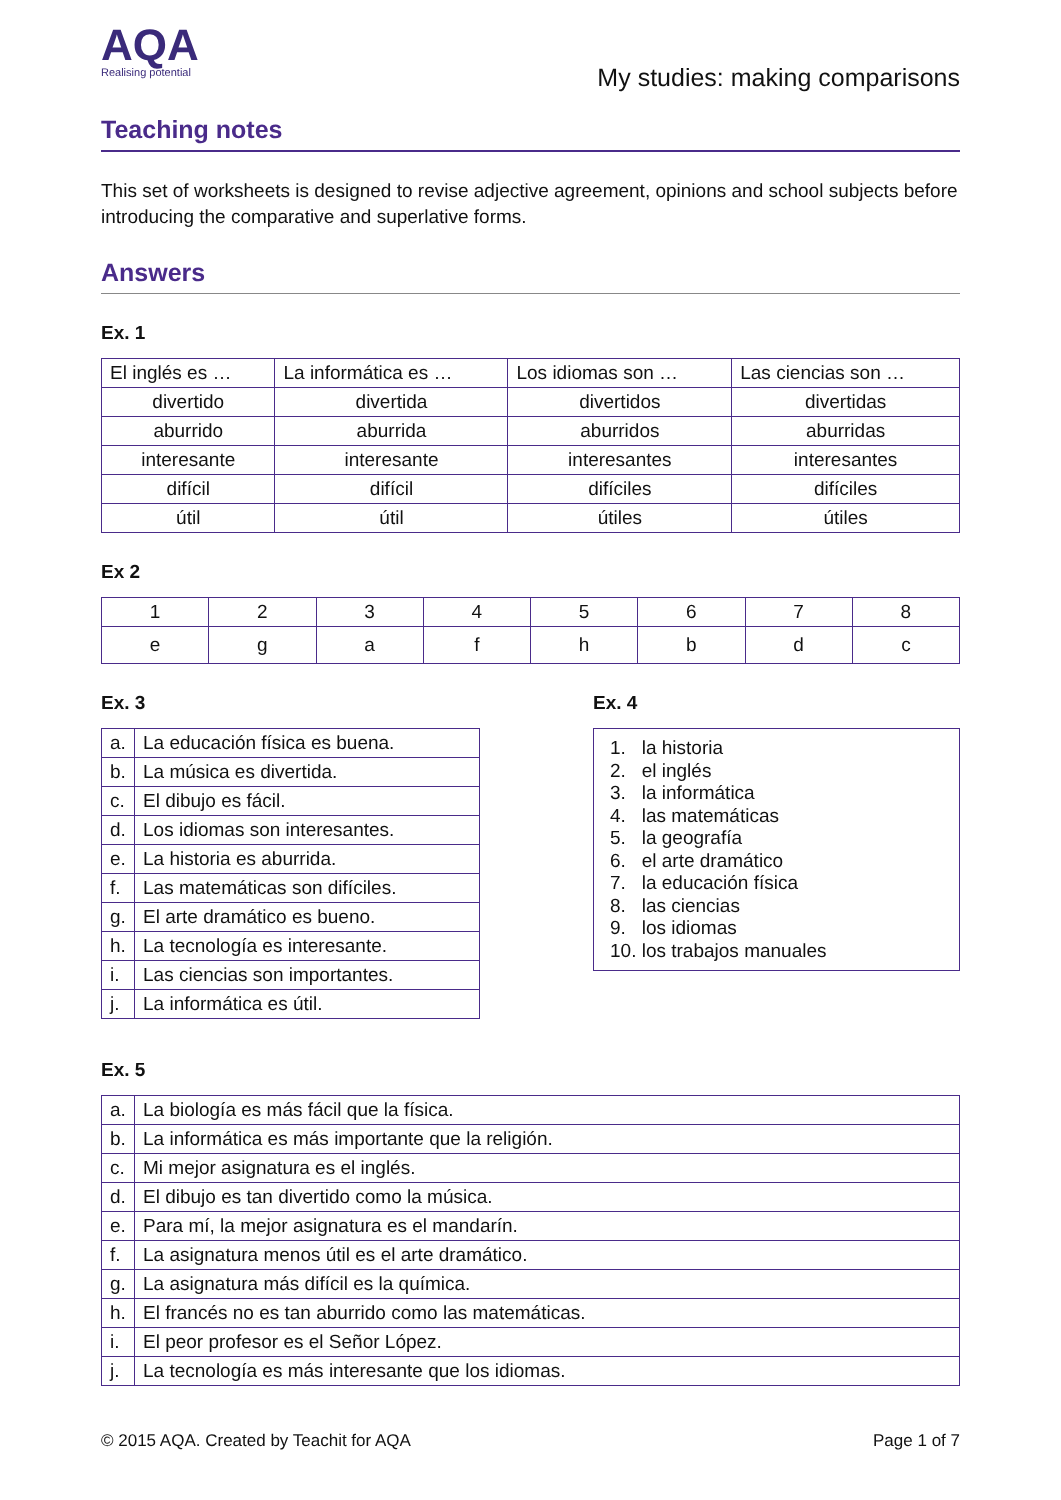AQA
Realising potential
My studies: making comparisons
Teaching notes
This set of worksheets is designed to revise adjective agreement, opinions and school subjects before introducing the comparative and superlative forms.
Answers
Ex. 1
| El inglés es … | La informática es … | Los idiomas son … | Las ciencias son … |
| divertido | divertida | divertidos | divertidas |
| aburrido | aburrida | aburridos | aburridas |
| interesante | interesante | interesantes | interesantes |
| difícil | difícil | difíciles | difíciles |
| útil | útil | útiles | útiles |
Ex 2
| 1 | 2 | 3 | 4 | 5 | 6 | 7 | 8 |
| e | g | a | f | h | b | d | c |
Ex. 3
| a. | La educación física es buena. |
| b. | La música es divertida. |
| c. | El dibujo es fácil. |
| d. | Los idiomas son interesantes. |
| e. | La historia es aburrida. |
| f. | Las matemáticas son difíciles. |
| g. | El arte dramático es bueno. |
| h. | La tecnología es interesante. |
| i. | Las ciencias son importantes. |
| j. | La informática es útil. |
Ex. 4
1. la historia
2. el inglés
3. la informática
4. las matemáticas
5. la geografía
6. el arte dramático
7. la educación física
8. las ciencias
9. los idiomas
10. los trabajos manuales
Ex. 5
| a. | La biología es más fácil que la física. |
| b. | La informática es más importante que la religión. |
| c. | Mi mejor asignatura es el inglés. |
| d. | El dibujo es tan divertido como la música. |
| e. | Para mí, la mejor asignatura es el mandarín. |
| f. | La asignatura menos útil es el arte dramático. |
| g. | La asignatura más difícil es la química. |
| h. | El francés no es tan aburrido como las matemáticas. |
| i. | El peor profesor es el Señor López. |
| j. | La tecnología es más interesante que los idiomas. |
© 2015 AQA. Created by Teachit for AQA Page 1 of 7